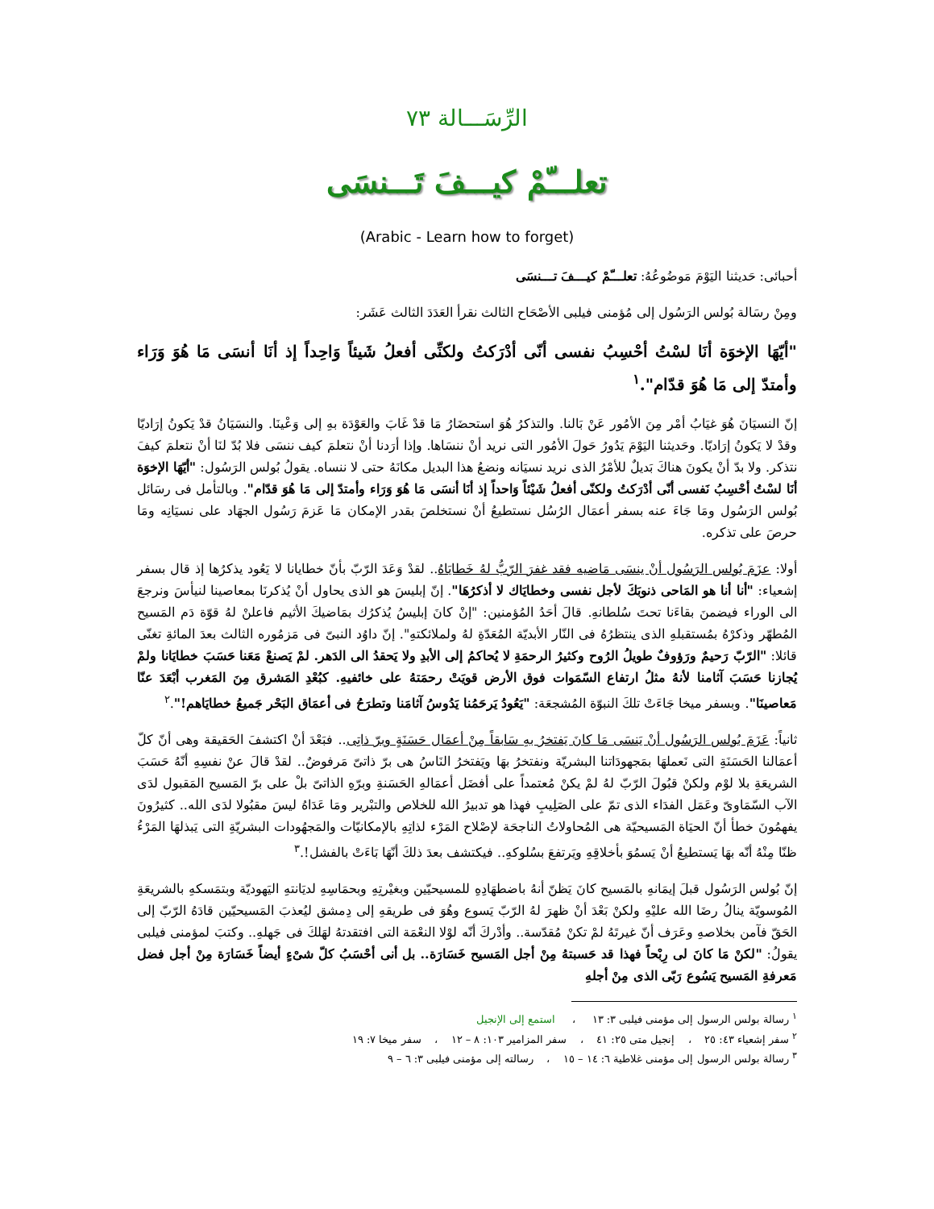الرِّسَـــالة ٧٣
تعلـــّمْ كيـــفَ تَـــنسَى
(Arabic - Learn how to forget)
أحبائى: حَديثنا اليَوْمَ مَوضُوعُهُ: تعلـــّمْ كيـــفَ تـــنسَى
ومِنْ رسَالة بُولس الرَسُول إلى مُؤمنى فيلبى الأصْحَاح الثالث نقرأ العَدَدَ الثالث عَشَر:
"أيّهَا الإخوَة أنَا لسْتُ أحْسِبُ نفسى أنّى أدْرَكتُ ولكنِّى أفعلُ شَيئاً وَاحِداً إذ أنَا أنسَى مَا هُوَ وَرَاء وأمتدّ إلى مَا هُوَ قدّام".<sup>١</sup>
إنّ النسيَانَ هُوَ غيَابُ أمْر مِنَ الأمُور عَنْ بَالنا. والتذكرُ هُوَ استحضَارُ مَا قدْ غَابَ والعَوْدَة بهِ إلى وَعْينَا. والنسَيَانُ قدْ يَكونُ إرَاديّا وقدْ لا يَكونُ إرَاديّا. وحَديثنا اليَوْمَ يَدُورُ حَولَ الأمُور التى نريد أنْ ننسَاها. وإذا أرَدنا أنْ نتعلمَ كيف ننسَى فلا بُدّ لنَا أنْ نتعلمَ كيفَ نتذكر. ولا بدّ أنْ يكونَ هناكَ بَديلٌ للأمْرُ الذى نريد نسيَانه ونضعُ هذا البديل مكانَهُ حتى لا ننساه. يقولُ بُولس الرَسُول: "أيّهَا الإخوَة أنَا لسْتُ أحْسِبُ نَفسى أنّى أدْرَكتُ ولكنّى أفعلُ شَيْئاً وَاحداً إذ أنَا أنسَى مَا هُوَ وَرَاء وأمتدّ إلى مَا هُوَ قدّام". وبالتأمل فى رسَائل بُولس الرَسُول ومَا جَاءَ عنه بسفر أعمَال الرُسُل نستطيعُ أنْ نستخلصَ بقدر الإمكان مَا عَزمَ رَسُول الجهَاد على نسيَانِه ومَا حرصَ على تذكره.
أولا: عزَمَ بُولس الرَسُول أنْ ينسَى مَاضيه فقد غفرَ الرّبُّ لهُ خَطايَاهُ.. لقدْ وَعَدَ الرّبّ بأنّ خطايانا لا يَعُود يذكرُها إذ قال بسفر إشعياء: "أنا أنا هو المَاحى ذنوبَكَ لأجل نفسى وخطايَاك لا أذكرُهَا". إنّ إبليسَ هو الذى يحاول أنْ يُذكرنَا بمعاصينا لنيأسَ ونرجعَ الى الوراء فيضمنَ بقاءَنا تحتَ سُلطانهِ. قالَ أحَدُ المُؤمنين: "إنْ كانَ إبليسُ يُذكرُك بمَاضيكَ الأثيم فاعلنْ لهُ قوّة دَم المَسيح المُطهّر وذكرْهُ بمُستقبلهِ الذى ينتظرُهُ فى النّار الأبديّة المُعَدّةِ لهُ ولملائكتهِ". إنّ داوُد النبىّ فى مَزمُوره الثالث بعدَ المائةِ تغنّى قائلا: "الرّبّ رَحيمٌ ورَؤوفٌ طويلُ الرُوح وكثيرُ الرحمَةِ لا يُحاكمُ إلى الأبدِ ولا يَحقدُ الى الدَهر. لمْ يَصنعْ مَعَنا حَسَبَ خطايَانا ولمْ يُجازنا حَسَبَ آثامنا لأنهُ مثلُ ارتفاع السّمَوات فوق الأرض قويَتْ رحمَتهُ على خائفيهِ. كبُعْدِ المَشرق مِنَ المَغرب أبْعَدَ عنّا مَعاصينَا". وبسفر ميخا جَاءَتْ تلكَ النبوّة المُشجعَة: "يَعُودُ يَرحَمُنا يَدُوسُ آثامَنا وتطرَحُ فى أعمَاق البَحْر جَميعُ خطايَاهم!".<sup>٢</sup>
ثانياً: عَزَمَ بُولس الرَسُول أنْ يَنسَى مَا كانَ يَفتخرُ بهِ سَابقاً مِنْ أعمَال حَسَنَةٍ وبرّ ذاتِى.. فبَعْدَ أنْ اكتشفَ الحَقيقة وهى أنّ كلّ أعمَالنا الحَسَنَةِ التى نَعملهَا بمَجهودَاتنا البشريّة ونفتخرُ بهَا ويَفتخرُ النَاسُ هى برّ ذاتىّ مَرفوضٌ.. لقدْ قالَ عنْ نفسِهِ أنّهُ حَسَبَ الشريعَةِ بلا لوْم ولكنْ قبُولَ الرّبّ لهُ لمْ يكنْ مُعتمداً على أفضَل أعمَالهِ الحَسَنةِ وبرّهِ الذاتىّ بلْ على برّ المَسيح المَقبول لدَى الآب السّمَاوىّ وعَمَل الفدَاء الذى تمّ على الصَلِيبِ فهذا هو تدبيرُ الله للخلاص والتبْرير ومَا عَدَاهُ ليسَ مقبُولا لدَى الله.. كثيرُونَ يفهمُونَ خطأ أنّ الحيَاة المَسيحيّة هى المُحاولاتُ الناجحَة لإصْلاح المَرْء لذاتِهِ بالإمكانيّات والمَجهُودات البشريّةِ التى يَبذلهَا المَرْءُ ظنّا مِنْهُ أنّه بهَا يَستطيعُ أنْ يَسمُوَ بأخلاقِهِ ويَرتفعَ بسُلوكهِ.. فيكتشف بعدَ ذلكَ أنّهَا بَاءَتْ بالفشل!.<sup>٣</sup>
إنّ بُولس الرَسُول قبلَ إيمَانهِ بالمَسيح كانَ يَظنّ أنهُ باضطهَادِهِ للمسيحيّين وبغيْرتِهِ وبحمَاسِهِ لديَانتهِ اليَهوديّة وبتمَسكهِ بالشريعَةِ المُوسويّة ينالُ رضَا الله عليْهِ ولكنْ بَعْدَ أنْ ظهرَ لهُ الرّبّ يَسوع وهُوَ فى طريقهِ إلى دِمشق ليُعذبَ المَسيحيّين قادَهُ الرّبّ إلى الحَقّ فآمن بخلاصهِ وعَرَف أنّ غيرتَهُ لمْ تكنْ مُقدّسة.. وأدْركَ أنّه لوْلا النعْمَة التى افتقدتهُ لهَلكَ فى جَهلهِ.. وكتبَ لمؤمنى فيلبى يقولُ: "لكنْ مَا كانَ لى رِبْحاً فهذا قد حَسبتهُ مِنْ أجل المَسيح خَسَارَة.. بل أنى أحْسَبُ كلّ شىْءٍ أيضاً خَسَارَة مِنْ أجل فضل مَعرفةِ المَسيح يَسُوع رَبّى الذى مِنْ أجلهِ
<sup>١</sup> رسالة بولس الرسول إلى مؤمنى فيلبى ٣: ١٣ ، استمع إلى الإنجيل
<sup>٢</sup> سفر إشعياء ٤٣: ٢٥ ، إنجيل متى ٢٥: ٤١ ، سفر المزامير ١٠٣: ٨ – ١٢ ، سفر ميخا ٧: ١٩
<sup>٣</sup> رسالة بولس الرسول إلى مؤمنى غلاطية ٦: ١٤ – ١٥ ، رسالته إلى مؤمنى فيلبى ٣: ٦ – ٩